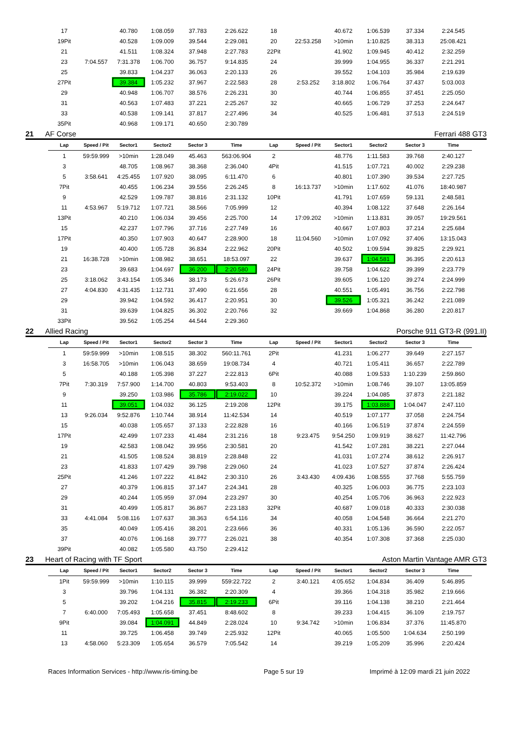| | 17 | | 40.780 | 1:08.059 | 37.783 | 2:26.622 | 18 | | 40.672 | 1:06.539 | 37.334 | 2:24.545 | |
| | 19Pit | | 40.528 | 1:09.009 | 39.544 | 2:29.081 | 20 | 22:53.258 | >10min | 1:10.825 | 38.313 | 25:08.421 | |
| | 21 | | 41.511 | 1:08.324 | 37.948 | 2:27.783 | 22Pit | | 41.902 | 1:09.945 | 40.412 | 2:32.259 | |
| | 23 | 7:04.557 | 7:31.378 | 1:06.700 | 36.757 | 9:14.835 | 24 | | 39.999 | 1:04.955 | 36.337 | 2:21.291 | |
| | 25 | | 39.833 | 1:04.237 | 36.063 | 2:20.133 | 26 | | 39.552 | 1:04.103 | 35.984 | 2:19.639 | |
| | 27Pit | | 39.384 | 1:05.232 | 37.967 | 2:22.583 | 28 | 2:53.252 | 3:18.802 | 1:06.764 | 37.437 | 5:03.003 | |
| | 29 | | 40.948 | 1:06.707 | 38.576 | 2:26.231 | 30 | | 40.744 | 1:06.855 | 37.451 | 2:25.050 | |
| | 31 | | 40.563 | 1:07.483 | 37.221 | 2:25.267 | 32 | | 40.665 | 1:06.729 | 37.253 | 2:24.647 | |
| | 33 | | 40.538 | 1:09.141 | 37.817 | 2:27.496 | 34 | | 40.525 | 1:06.481 | 37.513 | 2:24.519 | |
| | 35Pit | | 40.968 | 1:09.171 | 40.650 | 2:30.789 | | | | | | | |
| 21 | AF Corse | Ferrari 488 GT3 |
| | Lap | Speed / Pit | Sector1 | Sector2 | Sector 3 | Time | Lap | Speed / Pit | Sector1 | Sector2 | Sector 3 | Time | |
| | 1 | 59:59.999 | >10min | 1:28.049 | 45.463 | 563:06.904 | 2 | | 48.776 | 1:11.583 | 39.768 | 2:40.127 | |
| | 3 | | 48.705 | 1:08.967 | 38.368 | 2:36.040 | 4Pit | | 41.515 | 1:07.721 | 40.002 | 2:29.238 | |
| | 5 | 3:58.641 | 4:25.455 | 1:07.920 | 38.095 | 6:11.470 | 6 | | 40.801 | 1:07.390 | 39.534 | 2:27.725 | |
| | 7Pit | | 40.455 | 1:06.234 | 39.556 | 2:26.245 | 8 | 16:13.737 | >10min | 1:17.602 | 41.076 | 18:40.987 | |
| | 9 | | 42.529 | 1:09.787 | 38.816 | 2:31.132 | 10Pit | | 41.791 | 1:07.659 | 59.131 | 2:48.581 | |
| | 11 | 4:53.967 | 5:19.712 | 1:07.721 | 38.566 | 7:05.999 | 12 | | 40.394 | 1:08.122 | 37.648 | 2:26.164 | |
| | 13Pit | | 40.210 | 1:06.034 | 39.456 | 2:25.700 | 14 | 17:09.202 | >10min | 1:13.831 | 39.057 | 19:29.561 | |
| | 15 | | 42.237 | 1:07.796 | 37.716 | 2:27.749 | 16 | | 40.667 | 1:07.803 | 37.214 | 2:25.684 | |
| | 17Pit | | 40.350 | 1:07.903 | 40.647 | 2:28.900 | 18 | 11:04.560 | >10min | 1:07.092 | 37.406 | 13:15.043 | |
| | 19 | | 40.400 | 1:05.728 | 36.834 | 2:22.962 | 20Pit | | 40.502 | 1:09.594 | 39.825 | 2:29.921 | |
| | 21 | 16:38.728 | >10min | 1:08.982 | 38.651 | 18:53.097 | 22 | | 39.637 | 1:04.581 | 36.395 | 2:20.613 | |
| | 23 | | 39.683 | 1:04.697 | 36.200 | 2:20.580 | 24Pit | | 39.758 | 1:04.622 | 39.399 | 2:23.779 | |
| | 25 | 3:18.062 | 3:43.154 | 1:05.346 | 38.173 | 5:26.673 | 26Pit | | 39.605 | 1:06.120 | 39.274 | 2:24.999 | |
| | 27 | 4:04.830 | 4:31.435 | 1:12.731 | 37.490 | 6:21.656 | 28 | | 40.551 | 1:05.491 | 36.756 | 2:22.798 | |
| | 29 | | 39.942 | 1:04.592 | 36.417 | 2:20.951 | 30 | | 39.526 | 1:05.321 | 36.242 | 2:21.089 | |
| | 31 | | 39.639 | 1:04.825 | 36.302 | 2:20.766 | 32 | | 39.669 | 1:04.868 | 36.280 | 2:20.817 | |
| | 33Pit | | 39.562 | 1:05.254 | 44.544 | 2:29.360 | | | | | | | |
| 22 | Allied Racing | Porsche 911 GT3-R (991.II) |
| | Lap | Speed / Pit | Sector1 | Sector2 | Sector 3 | Time | Lap | Speed / Pit | Sector1 | Sector2 | Sector 3 | Time | |
| | 1 | 59:59.999 | >10min | 1:08.515 | 38.302 | 560:11.761 | 2Pit | | 41.231 | 1:06.277 | 39.649 | 2:27.157 | |
| | 3 | 16:58.705 | >10min | 1:06.043 | 38.659 | 19:08.734 | 4 | | 40.721 | 1:05.411 | 36.657 | 2:22.789 | |
| | 5 | | 40.188 | 1:05.398 | 37.227 | 2:22.813 | 6Pit | | 40.088 | 1:09.533 | 1:10.239 | 2:59.860 | |
| | 7Pit | 7:30.319 | 7:57.900 | 1:14.700 | 40.803 | 9:53.403 | 8 | 10:52.372 | >10min | 1:08.746 | 39.107 | 13:05.859 | |
| | 9 | | 39.250 | 1:03.986 | 35.786 | 2:19.022 | 10 | | 39.224 | 1:04.085 | 37.873 | 2:21.182 | |
| | 11 | | 39.051 | 1:04.032 | 36.125 | 2:19.208 | 12Pit | | 39.175 | 1:03.888 | 1:04.047 | 2:47.110 | |
| | 13 | 9:26.034 | 9:52.876 | 1:10.744 | 38.914 | 11:42.534 | 14 | | 40.519 | 1:07.177 | 37.058 | 2:24.754 | |
| | 15 | | 40.038 | 1:05.657 | 37.133 | 2:22.828 | 16 | | 40.166 | 1:06.519 | 37.874 | 2:24.559 | |
| | 17Pit | | 42.499 | 1:07.233 | 41.484 | 2:31.216 | 18 | 9:23.475 | 9:54.250 | 1:09.919 | 38.627 | 11:42.796 | |
| | 19 | | 42.583 | 1:08.042 | 39.956 | 2:30.581 | 20 | | 41.542 | 1:07.281 | 38.221 | 2:27.044 | |
| | 21 | | 41.505 | 1:08.524 | 38.819 | 2:28.848 | 22 | | 41.031 | 1:07.274 | 38.612 | 2:26.917 | |
| | 23 | | 41.833 | 1:07.429 | 39.798 | 2:29.060 | 24 | | 41.023 | 1:07.527 | 37.874 | 2:26.424 | |
| | 25Pit | | 41.246 | 1:07.222 | 41.842 | 2:30.310 | 26 | 3:43.430 | 4:09.436 | 1:08.555 | 37.768 | 5:55.759 | |
| | 27 | | 40.379 | 1:06.815 | 37.147 | 2:24.341 | 28 | | 40.325 | 1:06.003 | 36.775 | 2:23.103 | |
| | 29 | | 40.244 | 1:05.959 | 37.094 | 2:23.297 | 30 | | 40.254 | 1:05.706 | 36.963 | 2:22.923 | |
| | 31 | | 40.499 | 1:05.817 | 36.867 | 2:23.183 | 32Pit | | 40.687 | 1:09.018 | 40.333 | 2:30.038 | |
| | 33 | 4:41.084 | 5:08.116 | 1:07.637 | 38.363 | 6:54.116 | 34 | | 40.058 | 1:04.548 | 36.664 | 2:21.270 | |
| | 35 | | 40.049 | 1:05.416 | 38.201 | 2:23.666 | 36 | | 40.331 | 1:05.136 | 36.590 | 2:22.057 | |
| | 37 | | 40.076 | 1:06.168 | 39.777 | 2:26.021 | 38 | | 40.354 | 1:07.308 | 37.368 | 2:25.030 | |
| | 39Pit | | 40.082 | 1:05.580 | 43.750 | 2:29.412 | | | | | | | |
| 23 | Heart of Racing with TF Sport | Aston Martin Vantage AMR GT3 |
| | Lap | Speed / Pit | Sector1 | Sector2 | Sector 3 | Time | Lap | Speed / Pit | Sector1 | Sector2 | Sector 3 | Time | |
| | 1Pit | 59:59.999 | >10min | 1:10.115 | 39.999 | 559:22.722 | 2 | 3:40.121 | 4:05.652 | 1:04.834 | 36.409 | 5:46.895 | |
| | 3 | | 39.796 | 1:04.131 | 36.382 | 2:20.309 | 4 | | 39.366 | 1:04.318 | 35.982 | 2:19.666 | |
| | 5 | | 39.202 | 1:04.216 | 35.815 | 2:19.233 | 6Pit | | 39.116 | 1:04.138 | 38.210 | 2:21.464 | |
| | 7 | 6:40.000 | 7:05.493 | 1:05.658 | 37.451 | 8:48.602 | 8 | | 39.233 | 1:04.415 | 36.109 | 2:19.757 | |
| | 9Pit | | 39.084 | 1:04.091 | 44.849 | 2:28.024 | 10 | 9:34.742 | >10min | 1:06.834 | 37.376 | 11:45.870 | |
| | 11 | | 39.725 | 1:06.458 | 39.749 | 2:25.932 | 12Pit | | 40.065 | 1:05.500 | 1:04.634 | 2:50.199 | |
| | 13 | 4:58.060 | 5:23.309 | 1:05.654 | 36.579 | 7:05.542 | 14 | | 39.219 | 1:05.209 | 35.996 | 2:20.424 | |
Races Information Services - http://www.ris-timing.be Page 5 sur 19 Imprimé à 12:09 mardi 21 juin 2022